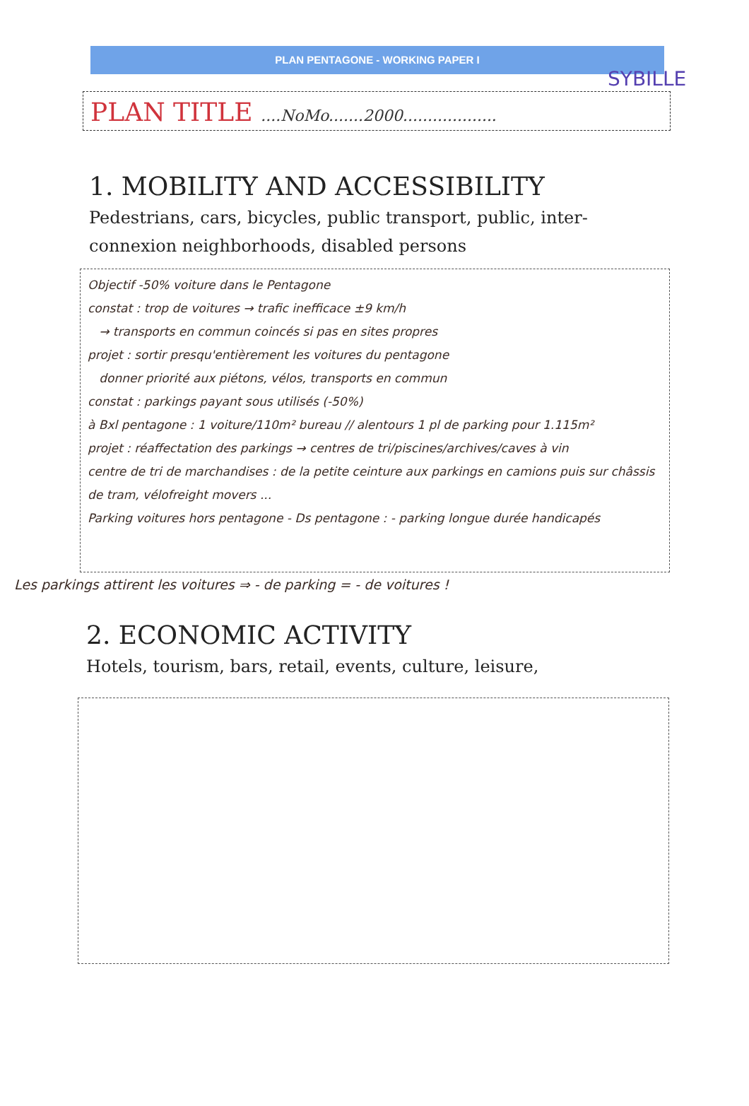SYBILLE
PLAN PENTAGONE - WORKING PAPER I
PLAN TITLE ....NoMo.......2000...................
1. MOBILITY AND ACCESSIBILITY
Pedestrians, cars, bicycles, public transport, public, inter-connexion neighborhoods, disabled persons
Objectif -50% voiture dans le Pentagone
constat : trop de voitures → trafic inefficace ±9 km/h
→ transports en commun coincés si pas en sites propres
projet : sortir presqu'entièrement les voitures du pentagone
donner priorité aux piétons, vélos, transports en commun
constat : parkings payant sous utilisés (-50%)
à Bxl pentagone : 1 voiture/110m² bureau // alentours 1 pl de parking pour 1.115m²
projet : réaffectation des parkings → centres de tri/piscines/archives/caves à vin
centre de tri de marchandises : de la petite ceinture aux parkings en camions puis sur châssis de tram, vélofreight movers ...
Parking voitures hors pentagone - Ds pentagone : - parking longue durée handicapés
Les parkings attirent les voitures ⇒ - de parking = - de voitures !
2. ECONOMIC ACTIVITY
Hotels, tourism, bars, retail, events, culture, leisure,